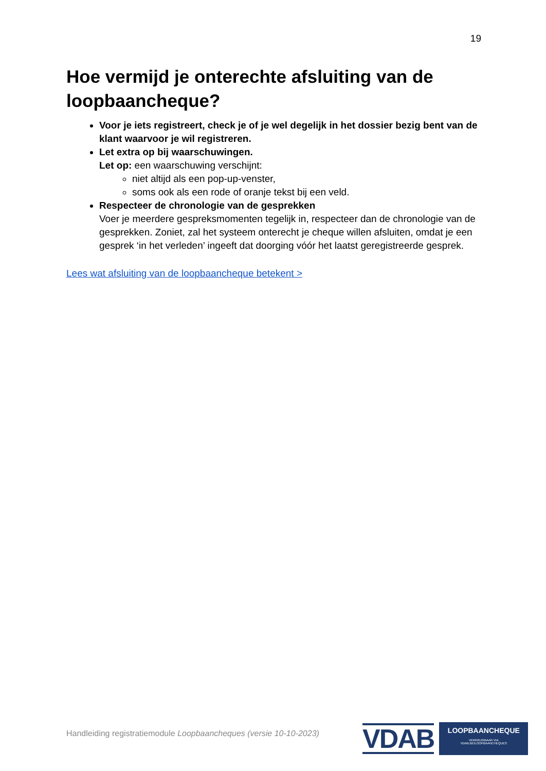19
Hoe vermijd je onterechte afsluiting van de loopbaancheque?
Voor je iets registreert, check je of je wel degelijk in het dossier bezig bent van de klant waarvoor je wil registreren.
Let extra op bij waarschuwingen.
Let op: een waarschuwing verschijnt:
niet altijd als een pop-up-venster,
soms ook als een rode of oranje tekst bij een veld.
Respecteer de chronologie van de gesprekken
Voer je meerdere gespreksmomenten tegelijk in, respecteer dan de chronologie van de gesprekken. Zoniet, zal het systeem onterecht je cheque willen afsluiten, omdat je een gesprek ‘in het verleden’ ingeeft dat doorging vóór het laatst geregistreerde gesprek.
Lees wat afsluiting van de loopbaancheque betekent >
Handleiding registratiemodule Loopbaancheques (versie 10-10-2023)
VDAB
LOOPBAANCHEQUE
VERKRIJGBAAR VIA VDAB.BE/LOOPBAANCHEQUES